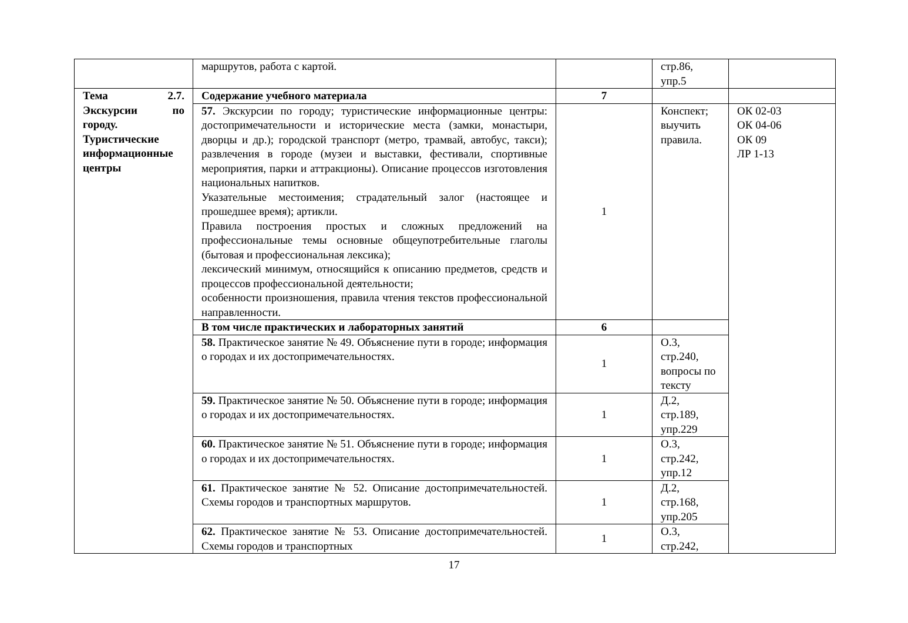| | маршрутов, работа с картой. | | стр.86, упр.5 | |
| Тема 2.7. Экскурсии по городу. Туристические информационные центры | Содержание учебного материала | 7 | | |
| | 57. Экскурсии по городу; туристические информационные центры: достопримечательности и исторические места (замки, монастыри, дворцы и др.); городской транспорт (метро, трамвай, автобус, такси); развлечения в городе (музеи и выставки, фестивали, спортивные мероприятия, парки и аттракционы). Описание процессов изготовления национальных напитков. Указательные местоимения; страдательный залог (настоящее и прошедшее время); артикли. Правила построения простых и сложных предложений на профессиональные темы основные общеупотребительные глаголы (бытовая и профессиональная лексика); лексический минимум, относящийся к описанию предметов, средств и процессов профессиональной деятельности; особенности произношения, правила чтения текстов профессиональной направленности. | 1 | Конспект; выучить правила. | ОК 02-03 ОК 04-06 ОК 09 ЛР 1-13 |
| | В том числе практических и лабораторных занятий | 6 | | |
| | 58. Практическое занятие № 49. Объяснение пути в городе; информация о городах и их достопримечательностях. | 1 | О.3, стр.240, вопросы по тексту | |
| | 59. Практическое занятие № 50. Объяснение пути в городе; информация о городах и их достопримечательностях. | 1 | Д.2, стр.189, упр.229 | |
| | 60. Практическое занятие № 51. Объяснение пути в городе; информация о городах и их достопримечательностях. | 1 | О.3, стр.242, упр.12 | |
| | 61. Практическое занятие № 52. Описание достопримечательностей. Схемы городов и транспортных маршрутов. | 1 | Д.2, стр.168, упр.205 | |
| | 62. Практическое занятие № 53. Описание достопримечательностей. Схемы городов и транспортных | 1 | О.3, стр.242, | |
17